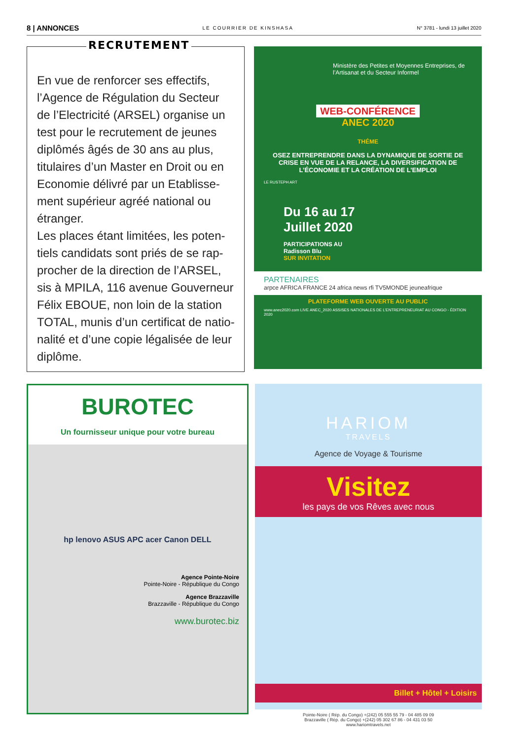8 | ANNONCES LE COURRIER DE KINSHASA N° 3781 - lundi 13 juillet 2020
RECRUTEMENT
En vue de renforcer ses effectifs, l’Agence de Régulation du Secteur de l’Electricité (ARSEL) organise un test pour le recrutement de jeunes diplômés âgés de 30 ans au plus, titulaires d’un Master en Droit ou en Economie délivré par un Etablisse-ment supérieur agréé national ou étranger.
Les places étant limitées, les poten-tiels candidats sont priés de se rap-procher de la direction de l’ARSEL, sis à MPILA, 116 avenue Gouverneur Félix EBOUE, non loin de la station TOTAL, munis d’un certificat de natio-nalité et d’une copie légalisée de leur diplôme.
Ministère des Petites et Moyennes Entreprises, de l’Artisanat et du Secteur Informel
WEB-CONFÉRENCE
ANEC 2020
THÉME
OSEZ ENTREPRENDRE DANS LA DYNAMIQUE DE SORTIE DE CRISE EN VUE DE LA RELANCE, LA DIVERSIFICATION DE L’ÉCONOMIE ET LA CRÉATION DE L’EMPLOI
LE RUSTEPH ART
Du 16 au 17
Juillet 2020
PARTICIPATIONS AU
Radisson Blu
SUR INVITATION
PARTENAIRES
arpce AFRICA FRANCE 24 africa news rfi TV5MONDE jeuneafrique
PLATEFORME WEB OUVERTE AU PUBLIC
www.anec2020.com LIVE ANEC_2020 ASSISES NATIONALES DE L’ENTREPRENEURIAT AU CONGO - ÉDITION 2020
BUROTEC
Un fournisseur unique pour votre bureau
hp lenovo ASUS APC acer Canon DELL
Agence Pointe-Noire
Pointe-Noire - République du Congo
Agence Brazzaville
Brazzaville - République du Congo
www.burotec.biz
HARIOM
TRAVELS
Agence de Voyage & Tourisme
Visitez
les pays de vos Rêves avec nous
Billet + Hôtel + Loisirs
Pointe-Noire ( Rép. du Congo) +(242) 05 555 55 79 - 04 485 09 09
Brazzaville ( Rép. du Congo) +(242) 05 302 67 86 - 04 431 03 50
www.hariomtravels.net